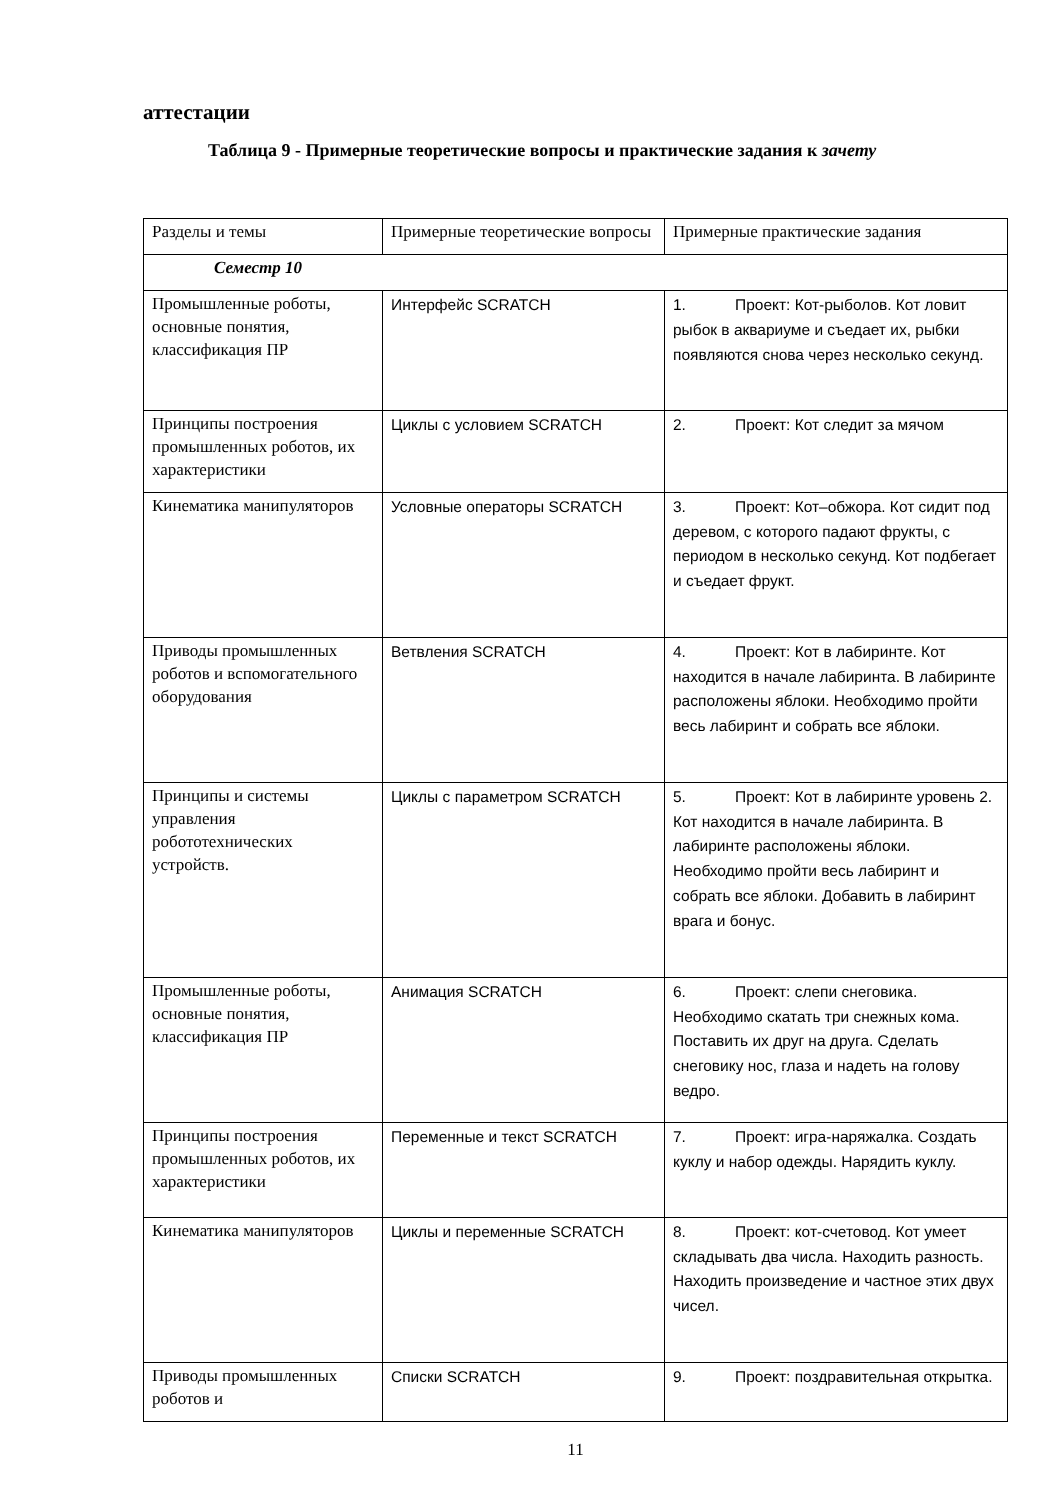аттестации
Таблица 9 - Примерные теоретические вопросы и практические задания к зачету
| Разделы и темы | Примерные теоретические вопросы | Примерные практические задания |
| Семестр 10 | | |
| Промышленные роботы, основные понятия, классификация ПР | Интерфейс SCRATCH | 1. Проект: Кот-рыболов. Кот ловит рыбок в аквариуме и съедает их, рыбки появляются снова через несколько секунд. |
| Принципы построения промышленных роботов, их характеристики | Циклы с условием SCRATCH | 2. Проект: Кот следит за мячом |
| Кинематика манипуляторов | Условные операторы SCRATCH | 3. Проект: Кот–обжора. Кот сидит под деревом, с которого падают фрукты, с периодом в несколько секунд. Кот подбегает и съедает фрукт. |
| Приводы промышленных роботов и вспомогательного оборудования | Ветвления SCRATCH | 4. Проект: Кот в лабиринте. Кот находится в начале лабиринта. В лабиринте расположены яблоки. Необходимо пройти весь лабиринт и собрать все яблоки. |
| Принципы и системы управления робототехнических устройств. | Циклы с параметром SCRATCH | 5. Проект: Кот в лабиринте уровень 2. Кот находится в начале лабиринта. В лабиринте расположены яблоки. Необходимо пройти весь лабиринт и собрать все яблоки. Добавить в лабиринт врага и бонус. |
| Промышленные роботы, основные понятия, классификация ПР | Анимация SCRATCH | 6. Проект: слепи снеговика. Необходимо скатать три снежных кома. Поставить их друг на друга. Сделать снеговику нос, глаза и надеть на голову ведро. |
| Принципы построения промышленных роботов, их характеристики | Переменные и текст SCRATCH | 7. Проект: игра-наряжалка. Создать куклу и набор одежды. Нарядить куклу. |
| Кинематика манипуляторов | Циклы и переменные SCRATCH | 8. Проект: кот-счетовод. Кот умеет складывать два числа. Находить разность. Находить произведение и частное этих двух чисел. |
| Приводы промышленных роботов и | Списки SCRATCH | 9. Проект: поздравительная открытка. |
11